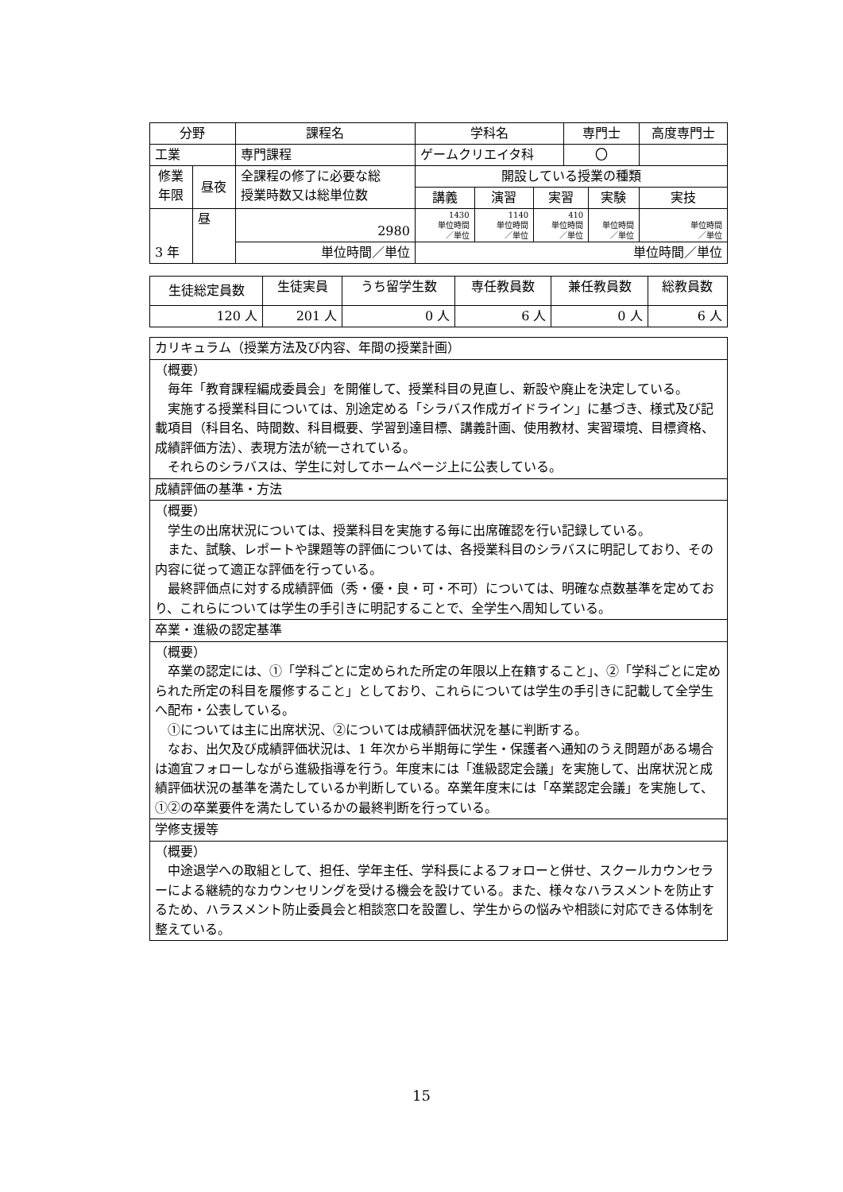| 分野 | | 課程名 | 学科名 | | | 専門士 | | 高度専門士 |
| 工業 | | 専門課程 | ゲームクリエイタ科 | | | 〇 | | |
| 修業 年限 | 昼夜 | 全課程の修了に必要な総 授業時数又は総単位数 | 開設している授業の種類 | | | | | |
| | | | 講義 | 演習 | 実習 | | 実験 | 実技 |
| 3 年 | 昼 | 2980 | 1430 単位時間 ／単位 | 1140 単位時間 ／単位 | 410 単位時間 ／単位 | | 単位時間 ／単位 | 単位時間 ／単位 |
| | | 単位時間／単位 | 単位時間／単位 | | | | | |
| 生徒総定員数 | 生徒実員 | うち留学生数 | 専任教員数 | 兼任教員数 | 総教員数 |
| 120 人 | 201 人 | 0 人 | 6 人 | 0 人 | 6 人 |
| カリキュラム（授業方法及び内容、年間の授業計画） |
| （概要） 毎年「教育課程編成委員会」を開催して、授業科目の見直し、新設や廃止を決定している。 実施する授業科目については、別途定める「シラバス作成ガイドライン」に基づき、様式及び記載項目（科目名、時間数、科目概要、学習到達目標、講義計画、使用教材、実習環境、目標資格、成績評価方法）、表現方法が統一されている。 それらのシラバスは、学生に対してホームページ上に公表している。 |
| 成績評価の基準・方法 |
| （概要） 学生の出席状況については、授業科目を実施する毎に出席確認を行い記録している。 また、試験、レポートや課題等の評価については、各授業科目のシラバスに明記しており、その内容に従って適正な評価を行っている。 最終評価点に対する成績評価（秀・優・良・可・不可）については、明確な点数基準を定めており、これらについては学生の手引きに明記することで、全学生へ周知している。 |
| 卒業・進級の認定基準 |
| （概要） 卒業の認定には、①「学科ごとに定められた所定の年限以上在籍すること」、②「学科ごとに定められた所定の科目を履修すること」としており、これらについては学生の手引きに記載して全学生へ配布・公表している。 ①については主に出席状況、②については成績評価状況を基に判断する。 なお、出欠及び成績評価状況は、1 年次から半期毎に学生・保護者へ通知のうえ問題がある場合は適宜フォローしながら進級指導を行う。年度末には「進級認定会議」を実施して、出席状況と成績評価状況の基準を満たしているか判断している。卒業年度末には「卒業認定会議」を実施して、①②の卒業要件を満たしているかの最終判断を行っている。 |
| 学修支援等 |
| （概要） 中途退学への取組として、担任、学年主任、学科長によるフォローと併せ、スクールカウンセラーによる継続的なカウンセリングを受ける機会を設けている。また、様々なハラスメントを防止するため、ハラスメント防止委員会と相談窓口を設置し、学生からの悩みや相談に対応できる体制を整えている。 |
15